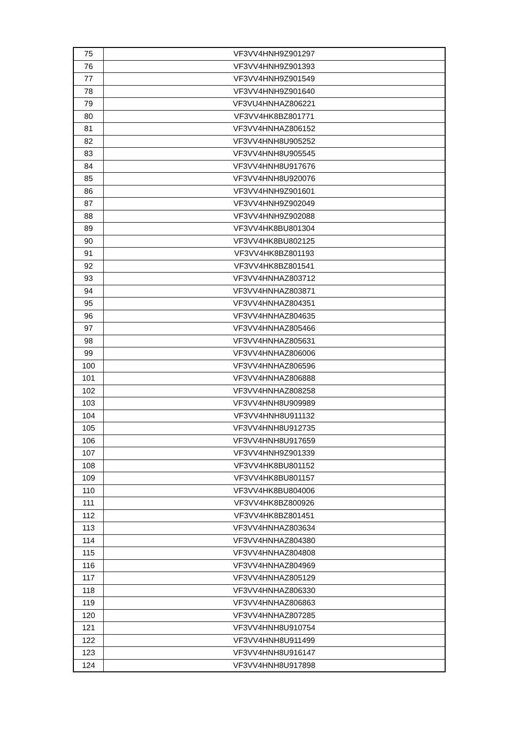| 75 | VF3VV4HNH9Z901297 |
| 76 | VF3VV4HNH9Z901393 |
| 77 | VF3VV4HNH9Z901549 |
| 78 | VF3VV4HNH9Z901640 |
| 79 | VF3VU4HNHAZ806221 |
| 80 | VF3VV4HK8BZ801771 |
| 81 | VF3VV4HNHAZ806152 |
| 82 | VF3VV4HNH8U905252 |
| 83 | VF3VV4HNH8U905545 |
| 84 | VF3VV4HNH8U917676 |
| 85 | VF3VV4HNH8U920076 |
| 86 | VF3VV4HNH9Z901601 |
| 87 | VF3VV4HNH9Z902049 |
| 88 | VF3VV4HNH9Z902088 |
| 89 | VF3VV4HK8BU801304 |
| 90 | VF3VV4HK8BU802125 |
| 91 | VF3VV4HK8BZ801193 |
| 92 | VF3VV4HK8BZ801541 |
| 93 | VF3VV4HNHAZ803712 |
| 94 | VF3VV4HNHAZ803871 |
| 95 | VF3VV4HNHAZ804351 |
| 96 | VF3VV4HNHAZ804635 |
| 97 | VF3VV4HNHAZ805466 |
| 98 | VF3VV4HNHAZ805631 |
| 99 | VF3VV4HNHAZ806006 |
| 100 | VF3VV4HNHAZ806596 |
| 101 | VF3VV4HNHAZ806888 |
| 102 | VF3VV4HNHAZ808258 |
| 103 | VF3VV4HNH8U909989 |
| 104 | VF3VV4HNH8U911132 |
| 105 | VF3VV4HNH8U912735 |
| 106 | VF3VV4HNH8U917659 |
| 107 | VF3VV4HNH9Z901339 |
| 108 | VF3VV4HK8BU801152 |
| 109 | VF3VV4HK8BU801157 |
| 110 | VF3VV4HK8BU804006 |
| 111 | VF3VV4HK8BZ800926 |
| 112 | VF3VV4HK8BZ801451 |
| 113 | VF3VV4HNHAZ803634 |
| 114 | VF3VV4HNHAZ804380 |
| 115 | VF3VV4HNHAZ804808 |
| 116 | VF3VV4HNHAZ804969 |
| 117 | VF3VV4HNHAZ805129 |
| 118 | VF3VV4HNHAZ806330 |
| 119 | VF3VV4HNHAZ806863 |
| 120 | VF3VV4HNHAZ807285 |
| 121 | VF3VV4HNH8U910754 |
| 122 | VF3VV4HNH8U911499 |
| 123 | VF3VV4HNH8U916147 |
| 124 | VF3VV4HNH8U917898 |